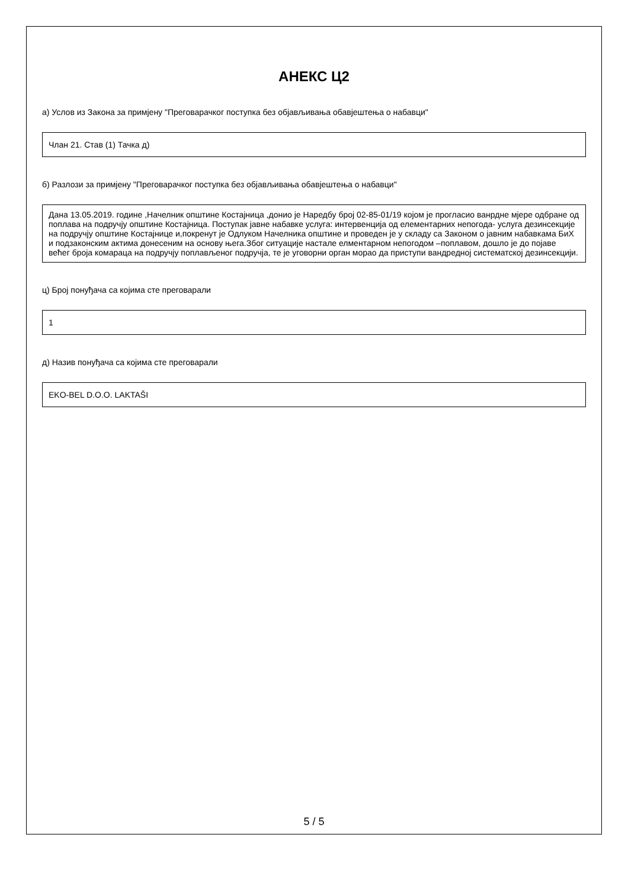АНЕКС Ц2
а) Услов из Закона за примјену "Преговарачког поступка без објављивања обавјештења о набавци"
Члан 21. Став (1) Тачка д)
б) Разлози за примјену "Преговарачког поступка без објављивања обавјештења о набавци"
Дана 13.05.2019. године ,Начелник општине Костајница ,донио је Наредбу број 02-85-01/19 којом је прогласио ванрдне мјере одбране од поплава на подручју општине Костајница. Поступак јавне набавке услуга: интервенција од елементарних непогода- услуга дезинсекције на подручју општине Костајнице и,покренут је Одлуком Начелника општине и проведен је у складу са Законом о јавним набавкама БиХ и подзаконским актима донесеним на основу њега.Због ситуације настале елментарном непогодом –поплавом, дошло је до појаве већег броја комараца на подручју поплављеног подручја, те је уговорни орган морао да приступи вандредној систематској дезинсекцији.
ц) Број понуђача са којима сте преговарали
1
д) Назив понуђача са којима сте преговарали
EKO-BEL D.O.O. LAKTAŠI
5 / 5